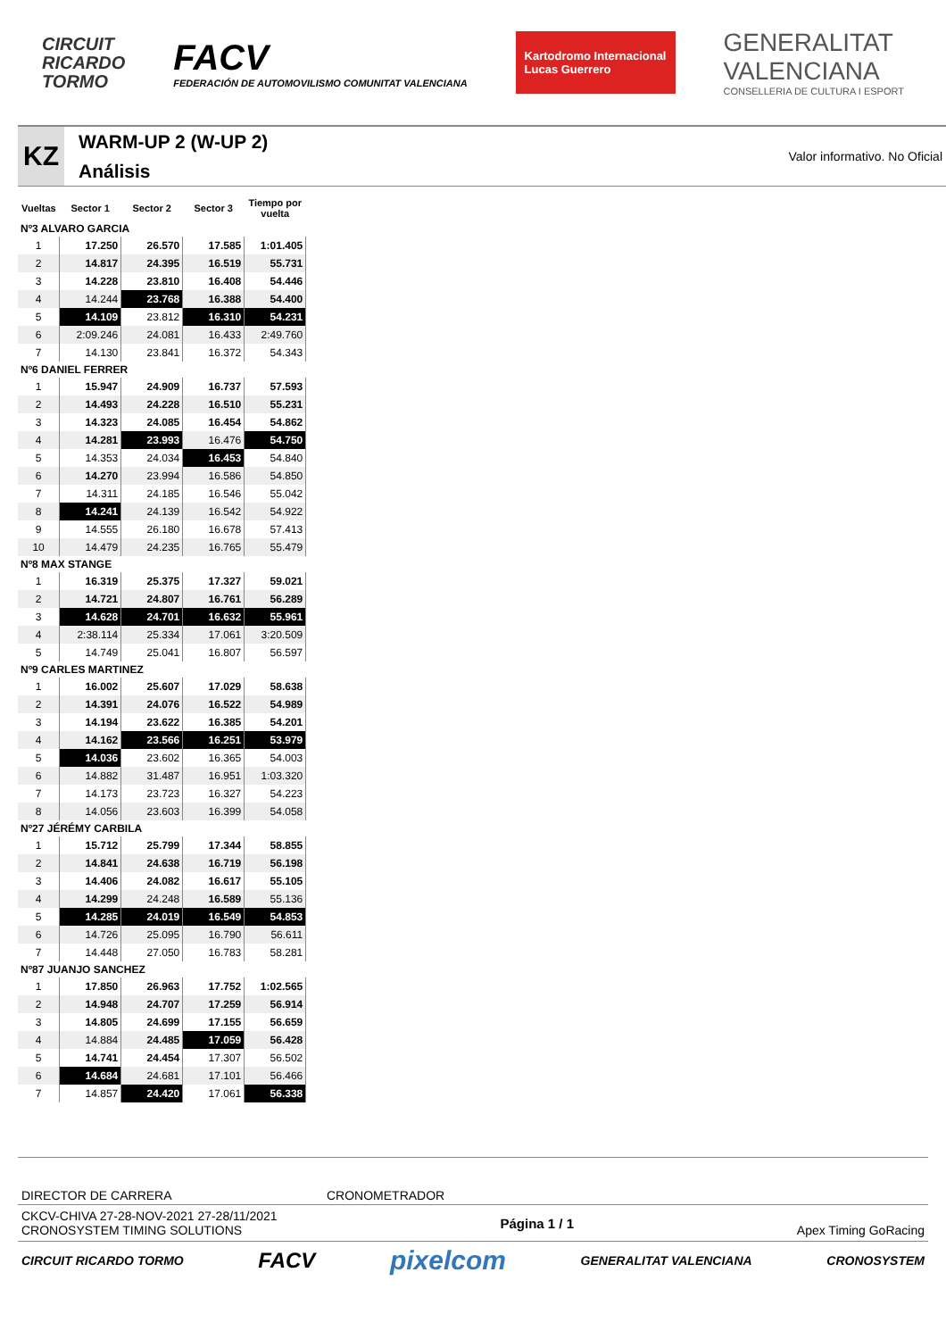CIRCUIT
RICARDO
TORMO
FACV
FEDERACIÓN DE AUTOMOVILISMO COMUNITAT VALENCIANA
Kartodromo Internacional
Lucas Guerrero
GENERALITAT
VALENCIANA
CONSELLERIA DE CULTURA I ESPORT
KZ
WARM-UP 2 (W-UP 2)
Análisis
Valor informativo. No Oficial
| Vueltas | Sector 1 | Sector 2 | Sector 3 | Tiempo por vuelta |
| --- | --- | --- | --- | --- |
| Nº3 ALVARO GARCIA | | | | |
| 1 | 17.250 | 26.570 | 17.585 | 1:01.405 |
| 2 | 14.817 | 24.395 | 16.519 | 55.731 |
| 3 | 14.228 | 23.810 | 16.408 | 54.446 |
| 4 | 14.244 | 23.768 | 16.388 | 54.400 |
| 5 | 14.109 | 23.812 | 16.310 | 54.231 |
| 6 | 2:09.246 | 24.081 | 16.433 | 2:49.760 |
| 7 | 14.130 | 23.841 | 16.372 | 54.343 |
| Nº6 DANIEL FERRER | | | | |
| 1 | 15.947 | 24.909 | 16.737 | 57.593 |
| 2 | 14.493 | 24.228 | 16.510 | 55.231 |
| 3 | 14.323 | 24.085 | 16.454 | 54.862 |
| 4 | 14.281 | 23.993 | 16.476 | 54.750 |
| 5 | 14.353 | 24.034 | 16.453 | 54.840 |
| 6 | 14.270 | 23.994 | 16.586 | 54.850 |
| 7 | 14.311 | 24.185 | 16.546 | 55.042 |
| 8 | 14.241 | 24.139 | 16.542 | 54.922 |
| 9 | 14.555 | 26.180 | 16.678 | 57.413 |
| 10 | 14.479 | 24.235 | 16.765 | 55.479 |
| Nº8 MAX STANGE | | | | |
| 1 | 16.319 | 25.375 | 17.327 | 59.021 |
| 2 | 14.721 | 24.807 | 16.761 | 56.289 |
| 3 | 14.628 | 24.701 | 16.632 | 55.961 |
| 4 | 2:38.114 | 25.334 | 17.061 | 3:20.509 |
| 5 | 14.749 | 25.041 | 16.807 | 56.597 |
| Nº9 CARLES MARTINEZ | | | | |
| 1 | 16.002 | 25.607 | 17.029 | 58.638 |
| 2 | 14.391 | 24.076 | 16.522 | 54.989 |
| 3 | 14.194 | 23.622 | 16.385 | 54.201 |
| 4 | 14.162 | 23.566 | 16.251 | 53.979 |
| 5 | 14.036 | 23.602 | 16.365 | 54.003 |
| 6 | 14.882 | 31.487 | 16.951 | 1:03.320 |
| 7 | 14.173 | 23.723 | 16.327 | 54.223 |
| 8 | 14.056 | 23.603 | 16.399 | 54.058 |
| Nº27 JÉRÉMY CARBILA | | | | |
| 1 | 15.712 | 25.799 | 17.344 | 58.855 |
| 2 | 14.841 | 24.638 | 16.719 | 56.198 |
| 3 | 14.406 | 24.082 | 16.617 | 55.105 |
| 4 | 14.299 | 24.248 | 16.589 | 55.136 |
| 5 | 14.285 | 24.019 | 16.549 | 54.853 |
| 6 | 14.726 | 25.095 | 16.790 | 56.611 |
| 7 | 14.448 | 27.050 | 16.783 | 58.281 |
| Nº87 JUANJO SANCHEZ | | | | |
| 1 | 17.850 | 26.963 | 17.752 | 1:02.565 |
| 2 | 14.948 | 24.707 | 17.259 | 56.914 |
| 3 | 14.805 | 24.699 | 17.155 | 56.659 |
| 4 | 14.884 | 24.485 | 17.059 | 56.428 |
| 5 | 14.741 | 24.454 | 17.307 | 56.502 |
| 6 | 14.684 | 24.681 | 17.101 | 56.466 |
| 7 | 14.857 | 24.420 | 17.061 | 56.338 |
DIRECTOR DE CARRERA CRONOMETRADOR
CKCV-CHIVA 27-28-NOV-2021 27-28/11/2021
CRONOSYSTEM TIMING SOLUTIONS
Página 1 / 1 Apex Timing GoRacing
CIRCUIT RICARDO TORMO FACV pixelcom GENERALITAT VALENCIANA CRONOSYSTEM